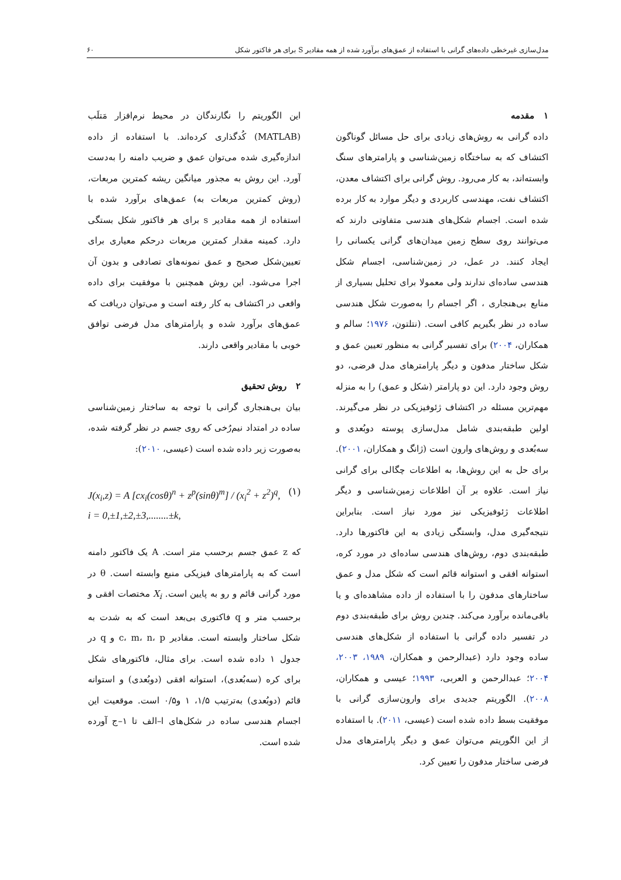مدل‌سازی غیرخطی داده‌های گرانی با استفاده از عمق‌های برآورد شده از همه مقادیر S برای هر فاکتور شکل ۶۰
۱ مقدمه
داده گرانی به روش‌های زیادی برای حل مسائل گوناگون اکتشاف که به ساختگاه زمین‌شناسی و پارامترهای سنگ وابسته‌اند، به کار می‌رود. روش گرانی برای اکتشاف معدن، اکتشاف نفت، مهندسی کاربردی و دیگر موارد به کار برده شده است. اجسام شکل‌های هندسی متفاوتی دارند که می‌توانند روی سطح زمین میدان‌های گرانی یکسانی را ایجاد کنند. در عمل، در زمین‌شناسی، اجسام شکل هندسی ساده‌ای ندارند ولی معمولا برای تحلیل بسیاری از منابع بی‌هنجاری ، اگر اجسام را به‌صورت شکل هندسی ساده در نظر بگیریم کافی است. (نتلتون، ۱۹۷۶؛ سالم و همکاران، ۲۰۰۴) برای تفسیر گرانی به منظور تعیین عمق و شکل ساختار مدفون و دیگر پارامترهای مدل فرضی، دو روش وجود دارد. این دو پارامتر (شکل و عمق) را به منزله مهم‌ترین مسئله در اکتشاف ژئوفیزیکی در نظر می‌گیرند. اولین طبقه‌بندی شامل مدل‌سازی پوسته دوبُعدی و سه‌بُعدی و روش‌های وارون است (ژانگ و همکاران، ۲۰۰۱). برای حل به این روش‌ها، به اطلاعات چگالی برای گرانی نیاز است. علاوه بر آن اطلاعات زمین‌شناسی و دیگر اطلاعات ژئوفیزیکی نیز مورد نیاز است. بنابراین نتیجه‌گیری مدل، وابستگی زیادی به این فاکتورها دارد. طبقه‌بندی دوم، روش‌های هندسی ساده‌ای در مورد کره، استوانه افقی و استوانه قائم است که شکل مدل و عمق ساختارهای مدفون را با استفاده از داده مشاهده‌ای و یا باقی‌مانده برآورد می‌کند. چندین روش برای طبقه‌بندی دوم در تفسیر داده گرانی با استفاده از شکل‌های هندسی ساده وجود دارد (عبدالرحمن و همکاران، ۱۹۸۹، ۲۰۰۳، ۲۰۰۴؛ عبدالرحمن و العربی، ۱۹۹۳؛ عیسی و همکاران، ۲۰۰۸). الگوریتم جدیدی برای وارون‌سازی گرانی با موفقیت بسط داده شده است (عیسی، ۲۰۱۱). با استفاده از این الگوریتم می‌توان عمق و دیگر پارامترهای مدل فرضی ساختار مدفون را تعیین کرد.
این الگوریتم را نگارندگان در محیط نرم‌افزار مَتلَب (MATLAB) کُدگذاری کرده‌اند. با استفاده از داده اندازه‌گیری شده می‌توان عمق و ضریب دامنه را به‌دست آورد. این روش به مجذور میانگین ریشه کمترین مربعات، (روش کمترین مربعات به) عمق‌های برآورد شده با استفاده از همه مقادیر s برای هر فاکتور شکل بستگی دارد. کمینه مقدار کمترین مربعات درحکم معیاری برای تعیین‌شکل صحیح و عمق نمونه‌های تصادفی و بدون آن اجرا می‌شود. این روش همچنین با موفقیت برای داده واقعی در اکتشاف به کار رفته است و می‌توان دریافت که عمق‌های برآورد شده و پارامترهای مدل فرضی توافق خوبی با مقادیر واقعی دارند.
۲ روش تحقیق
بیان بی‌هنجاری گرانی با توجه به ساختار زمین‌شناسی ساده در امتداد نیم‌رُخی که روی جسم در نظر گرفته شده، به‌صورت زیر داده شده است (عیسی، ۲۰۱۰):
J(x<sub>i</sub>,z) = A [cx<sub>i</sub>(cosθ)<sup>n</sup> + z<sup>p</sup>(sinθ)<sup>m</sup>] / (x<sub>i</sub><sup>2</sup> + z<sup>2</sup>)<sup>q</sup>,
i = 0,±1,±2,±3,........±k,
(۱)
که z عمق جسم برحسب متر است. A یک فاکتور دامنه است که به پارامترهای فیزیکی منبع وابسته است. θ در مورد گرانی قائم و رو به پایین است. X<sub>i</sub> مختصات افقی و برحسب متر و q فاکتوری بی‌بعد است که به شدت به شکل ساختار وابسته است. مقادیر c، m، n، p و q در جدول ۱ داده شده است. برای مثال، فاکتورهای شکل برای کره (سه‌بُعدی)، استوانه افقی (دوبُعدی) و استوانه قائم (دوبُعدی) به‌ترتیب ۱/۵، ۱ و۰/۵ است. موقعیت این اجسام هندسی ساده در شکل‌های ا–الف تا ۱–ج آورده شده است.